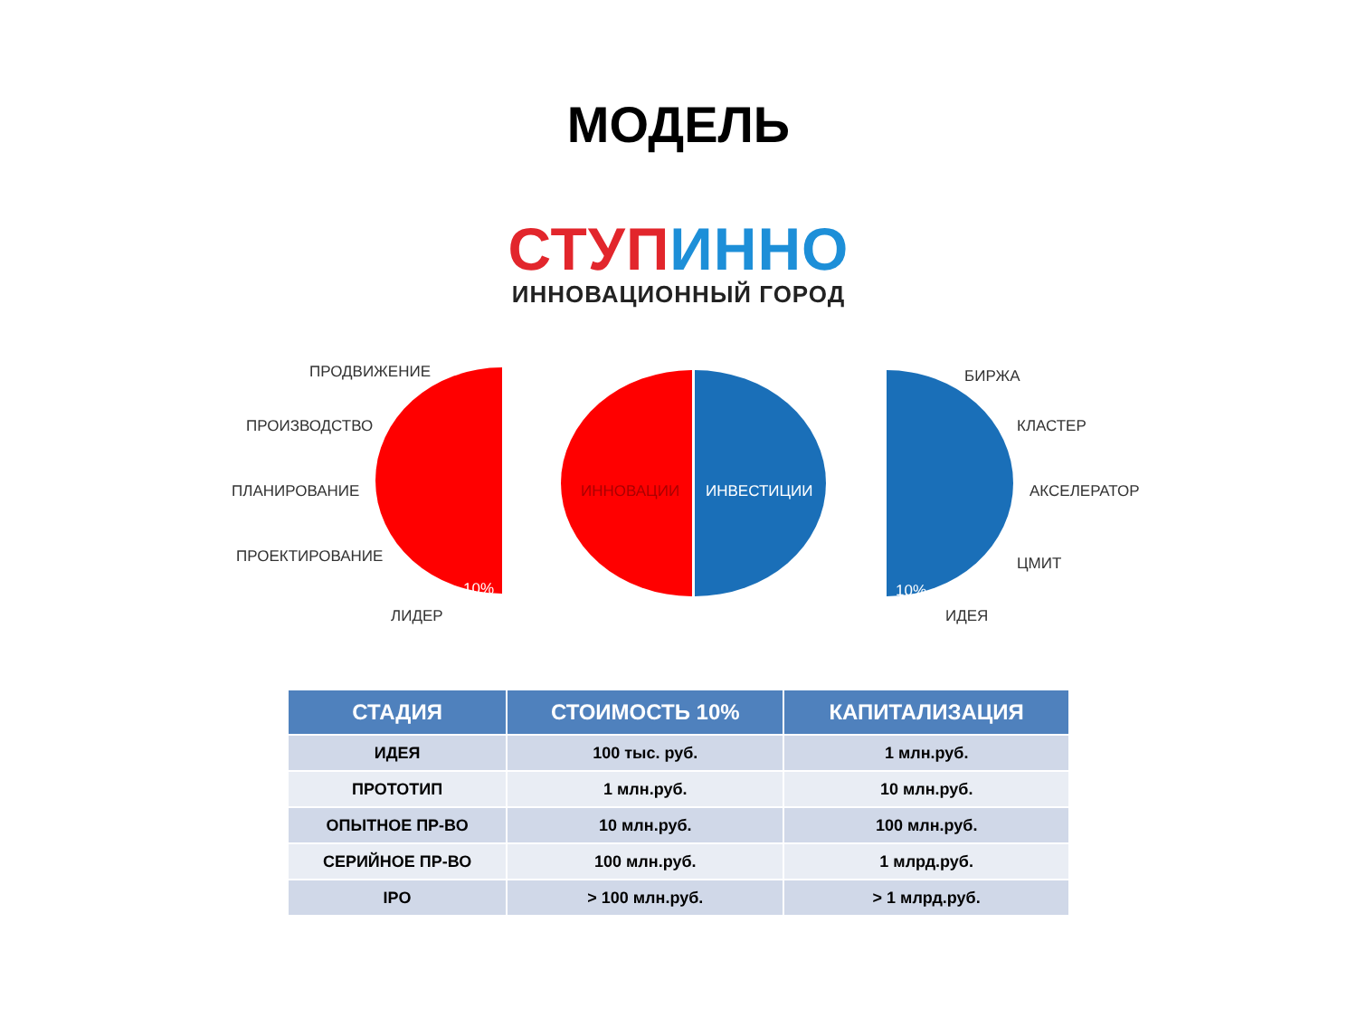МОДЕЛЬ
СТУП ИННО
ИННОВАЦИОННЫЙ ГОРОД
ПРОДВИЖЕНИЕ
ПРОИЗВОДСТВО
ПЛАНИРОВАНИЕ
ПРОЕКТИРОВАНИЕ
ЛИДЕР
10%
ИННОВАЦИИ ИНВЕСТИЦИИ
10%
БИРЖА
КЛАСТЕР
АКСЕЛЕРАТОР
ЦМИТ
ИДЕЯ
| СТАДИЯ | СТОИМОСТЬ 10% | КАПИТАЛИЗАЦИЯ |
| --- | --- | --- |
| ИДЕЯ | 100 тыс. руб. | 1 млн.руб. |
| ПРОТОТИП | 1 млн.руб. | 10 млн.руб. |
| ОПЫТНОЕ ПР-ВО | 10 млн.руб. | 100 млн.руб. |
| СЕРИЙНОЕ ПР-ВО | 100 млн.руб. | 1 млрд.руб. |
| IPO | > 100 млн.руб. | > 1 млрд.руб. |